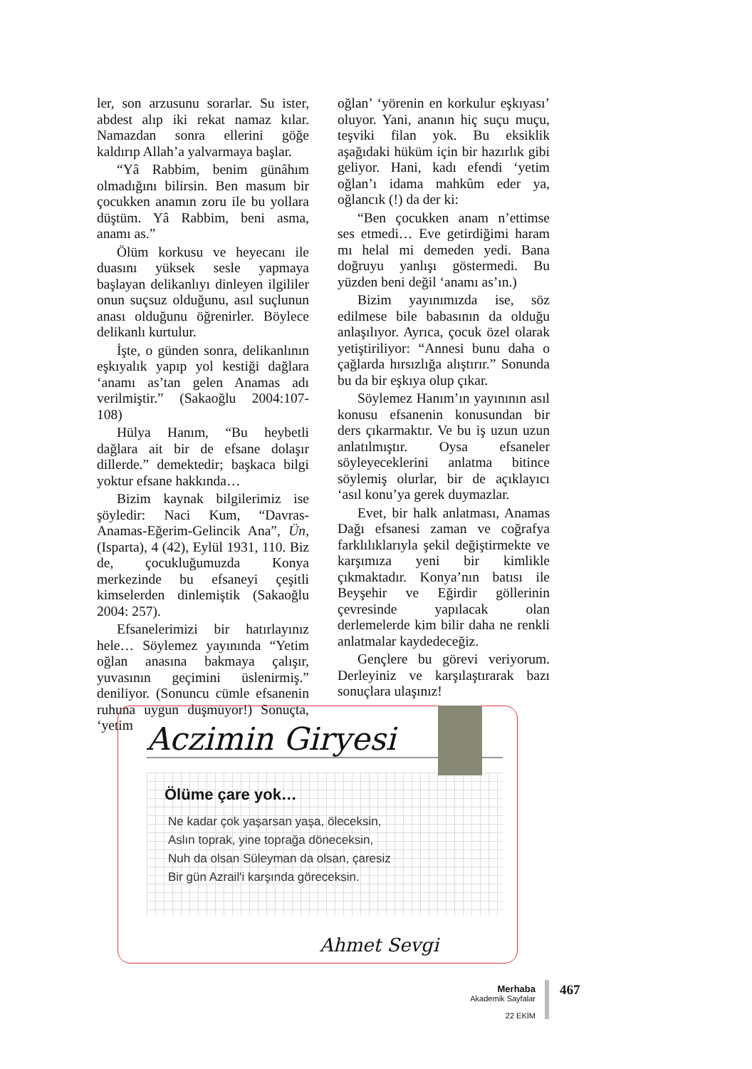ler, son arzusunu sorarlar. Su ister, abdest alıp iki rekat namaz kılar. Namazdan sonra ellerini göğe kaldırıp Allah’a yalvarmaya başlar.
“Yâ Rabbim, benim günâhım olmadığını bilirsin. Ben masum bir çocukken anamın zoru ile bu yollara düştüm. Yâ Rabbim, beni asma, anamı as.”
Ölüm korkusu ve heyecanı ile duasını yüksek sesle yapmaya başlayan delikanlıyı dinleyen ilgililer onun suçsuz olduğunu, asıl suçlunun anası olduğunu öğrenirler. Böylece delikanlı kurtulur.
İşte, o günden sonra, delikanlının eşkıyalık yapıp yol kestiği dağlara ‘anamı as’tan gelen Anamas adı verilmiştir.” (Sakaoğlu 2004:107-108)
Hülya Hanım, “Bu heybetli dağlara ait bir de efsane dolaşır dillerde.” demektedir; başkaca bilgi yoktur efsane hakkında…
Bizim kaynak bilgilerimiz ise şöyledir: Naci Kum, “Davras-Anamas-Eğerim-Gelincik Ana”, Ün, (Isparta), 4 (42), Eylül 1931, 110. Biz de, çocukluğumuzda Konya merkezinde bu efsaneyi çeşitli kimselerden dinlemiştik (Sakaoğlu 2004: 257).
Efsanelerimizi bir hatırlayınız hele… Söylemez yayınında “Yetim oğlan anasına bakmaya çalışır, yuvasının geçimini üslenirmiş.” deniliyor. (Sonuncu cümle efsanenin ruhuna uygun düşmüyor!) Sonuçta, ‘yetim
oğlan’ ‘yörenin en korkulur eşkıyası’ oluyor. Yani, ananın hiç suçu muçu, teşviki filan yok. Bu eksiklik aşağıdaki hüküm için bir hazırlık gibi geliyor. Hani, kadı efendi ‘yetim oğlan’ı idama mahkûm eder ya, oğlancık (!) da der ki:
“Ben çocukken anam n’ettimse ses etmedi… Eve getirdiğimi haram mı helal mi demeden yedi. Bana doğruyu yanlışı göstermedi. Bu yüzden beni değil ‘anamı as’ın.)
Bizim yayınımızda ise, söz edilmese bile babasının da olduğu anlaşılıyor. Ayrıca, çocuk özel olarak yetiştiriliyor: “Annesi bunu daha o çağlarda hırsızlığa alıştırır.” Sonunda bu da bir eşkıya olup çıkar.
Söylemez Hanım’ın yayınının asıl konusu efsanenin konusundan bir ders çıkarmaktır. Ve bu iş uzun uzun anlatılmıştır. Oysa efsaneler söyleyeceklerini anlatma bitince söylemiş olurlar, bir de açıklayıcı ‘asıl konu’ya gerek duymazlar.
Evet, bir halk anlatması, Anamas Dağı efsanesi zaman ve coğrafya farklılıklarıyla şekil değiştirmekte ve karşımıza yeni bir kimlikle çıkmaktadır. Konya’nın batısı ile Beyşehir ve Eğirdir göllerinin çevresinde yapılacak olan derlemelerde kim bilir daha ne renkli anlatmalar kaydedeceğiz.
Gençlere bu görevi veriyorum. Derleyiniz ve karşılaştırarak bazı sonuçlara ulaşınız!
Aczimin Giryesi
Ölüme çare yok…
Ne kadar çok yaşarsan yaşa, öleceksin,
Aslın toprak, yine toprağa döneceksin,
Nuh da olsan Süleyman da olsan, çaresiz
Bir gün Azrail'i karşında göreceksin.
Ahmet Sevgi
Merhaba
Akademik Sayfalar
22 EKİM
467